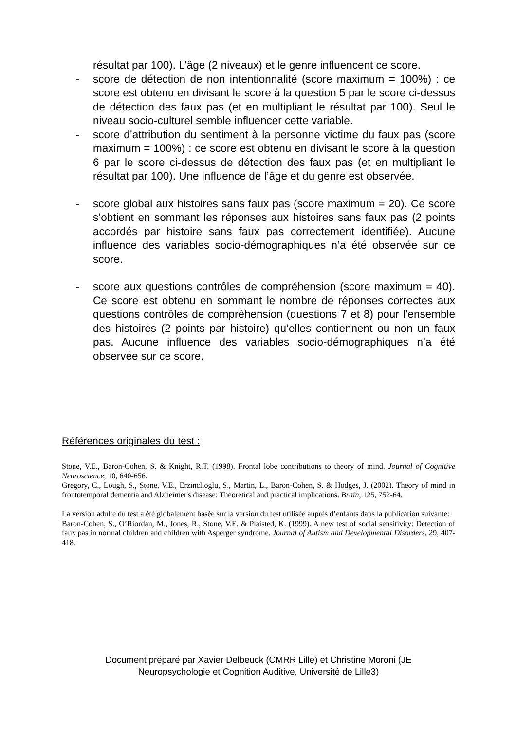résultat par 100). L’âge (2 niveaux) et le genre influencent ce score.
- score de détection de non intentionnalité (score maximum = 100%) : ce score est obtenu en divisant le score à la question 5 par le score ci-dessus de détection des faux pas (et en multipliant le résultat par 100). Seul le niveau socio-culturel semble influencer cette variable.
- score d’attribution du sentiment à la personne victime du faux pas (score maximum = 100%) : ce score est obtenu en divisant le score à la question 6 par le score ci-dessus de détection des faux pas (et en multipliant le résultat par 100). Une influence de l’âge et du genre est observée.
- score global aux histoires sans faux pas (score maximum = 20). Ce score s’obtient en sommant les réponses aux histoires sans faux pas (2 points accordés par histoire sans faux pas correctement identifiée). Aucune influence des variables socio-démographiques n’a été observée sur ce score.
- score aux questions contrôles de compréhension (score maximum = 40). Ce score est obtenu en sommant le nombre de réponses correctes aux questions contrôles de compréhension (questions 7 et 8) pour l’ensemble des histoires (2 points par histoire) qu’elles contiennent ou non un faux pas. Aucune influence des variables socio-démographiques n’a été observée sur ce score.
Références originales du test :
Stone, V.E., Baron-Cohen, S. & Knight, R.T. (1998). Frontal lobe contributions to theory of mind. Journal of Cognitive Neuroscience, 10, 640-656.
Gregory, C., Lough, S., Stone, V.E., Erzinclioglu, S., Martin, L., Baron-Cohen, S. & Hodges, J. (2002). Theory of mind in frontotemporal dementia and Alzheimer's disease: Theoretical and practical implications. Brain, 125, 752-64.
La version adulte du test a été globalement basée sur la version du test utilisée auprès d’enfants dans la publication suivante:
Baron-Cohen, S., O’Riordan, M., Jones, R., Stone, V.E. & Plaisted, K. (1999). A new test of social sensitivity: Detection of faux pas in normal children and children with Asperger syndrome. Journal of Autism and Developmental Disorders, 29, 407-418.
Document préparé par Xavier Delbeuck (CMRR Lille) et Christine Moroni (JE Neuropsychologie et Cognition Auditive, Université de Lille3)